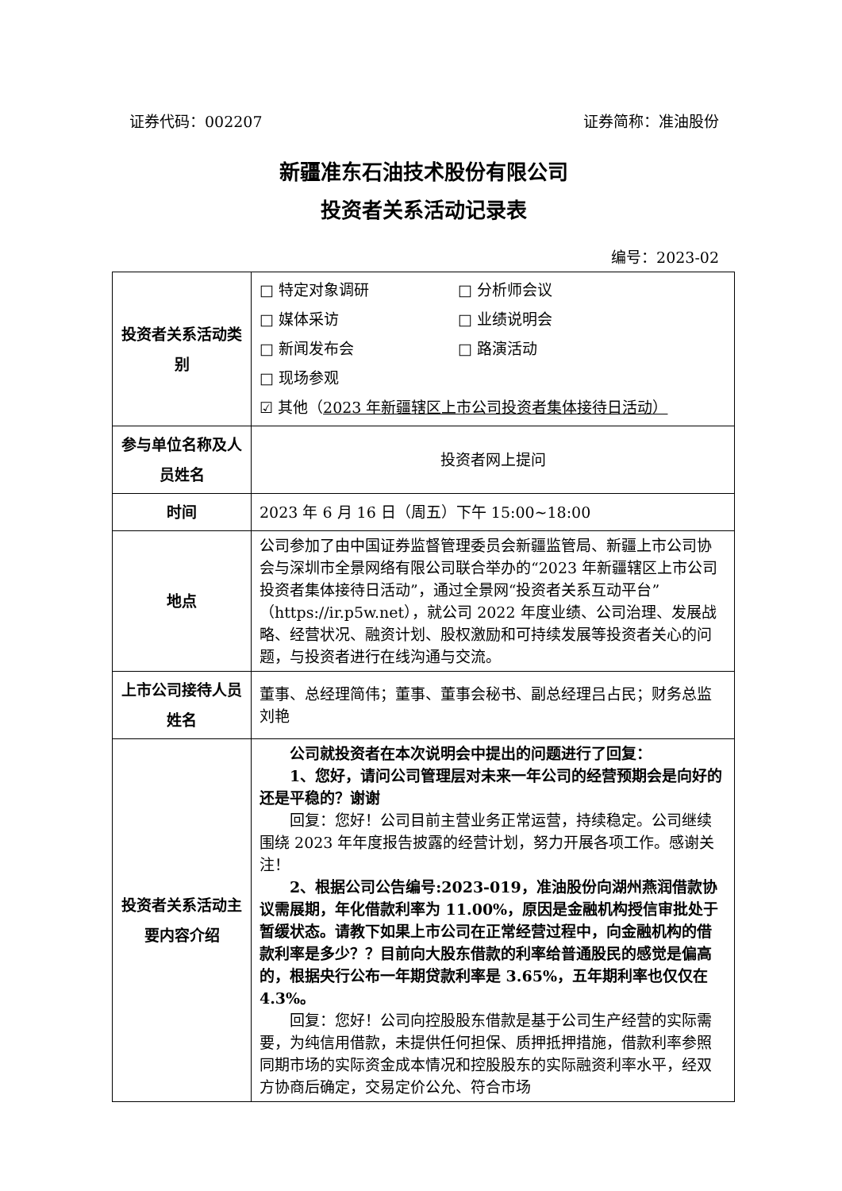证券代码：002207 证券简称：准油股份
新疆准东石油技术股份有限公司
投资者关系活动记录表
编号：2023-02
| 投资者关系活动类别 | □ 特定对象调研 □ 分析师会议 □ 媒体采访 □ 业绩说明会 □ 新闻发布会 □ 路演活动 □ 现场参观 ☑ 其他（ 2023 年新疆辖区上市公司投资者集体接待日活动） |
| 参与单位名称及人员姓名 | 投资者网上提问 |
| 时间 | 2023 年 6 月 16 日（周五）下午 15:00~18:00 |
| 地点 | 公司参加了由中国证券监督管理委员会新疆监管局、新疆上市公司协会与深圳市全景网络有限公司联合举办的“2023 年新疆辖区上市公司投资者集体接待日活动”，通过全景网“投资者关系互动平台”（https://ir.p5w.net），就公司 2022 年度业绩、公司治理、发展战略、经营状况、融资计划、股权激励和可持续发展等投资者关心的问题，与投资者进行在线沟通与交流。 |
| 上市公司接待人员姓名 | 董事、总经理简伟；董事、董事会秘书、副总经理吕占民；财务总监刘艳 |
| 投资者关系活动主要内容介绍 | 公司就投资者在本次说明会中提出的问题进行了回复： 1、您好，请问公司管理层对未来一年公司的经营预期会是向好的还是平稳的？谢谢 回复：您好！公司目前主营业务正常运营，持续稳定。公司继续围绕 2023 年年度报告披露的经营计划，努力开展各项工作。感谢关注！ 2、根据公司公告编号:2023-019，准油股份向湖州燕润借款协议需展期，年化借款利率为 11.00%，原因是金融机构授信审批处于暂缓状态。请教下如果上市公司在正常经营过程中，向金融机构的借款利率是多少？？目前向大股东借款的利率给普通股民的感觉是偏高的，根据央行公布一年期贷款利率是 3.65%，五年期利率也仅仅在 4.3%。 回复：您好！公司向控股股东借款是基于公司生产经营的实际需要，为纯信用借款，未提供任何担保、质押抵押措施，借款利率参照同期市场的实际资金成本情况和控股股东的实际融资利率水平，经双方协商后确定，交易定价公允、符合市场 |